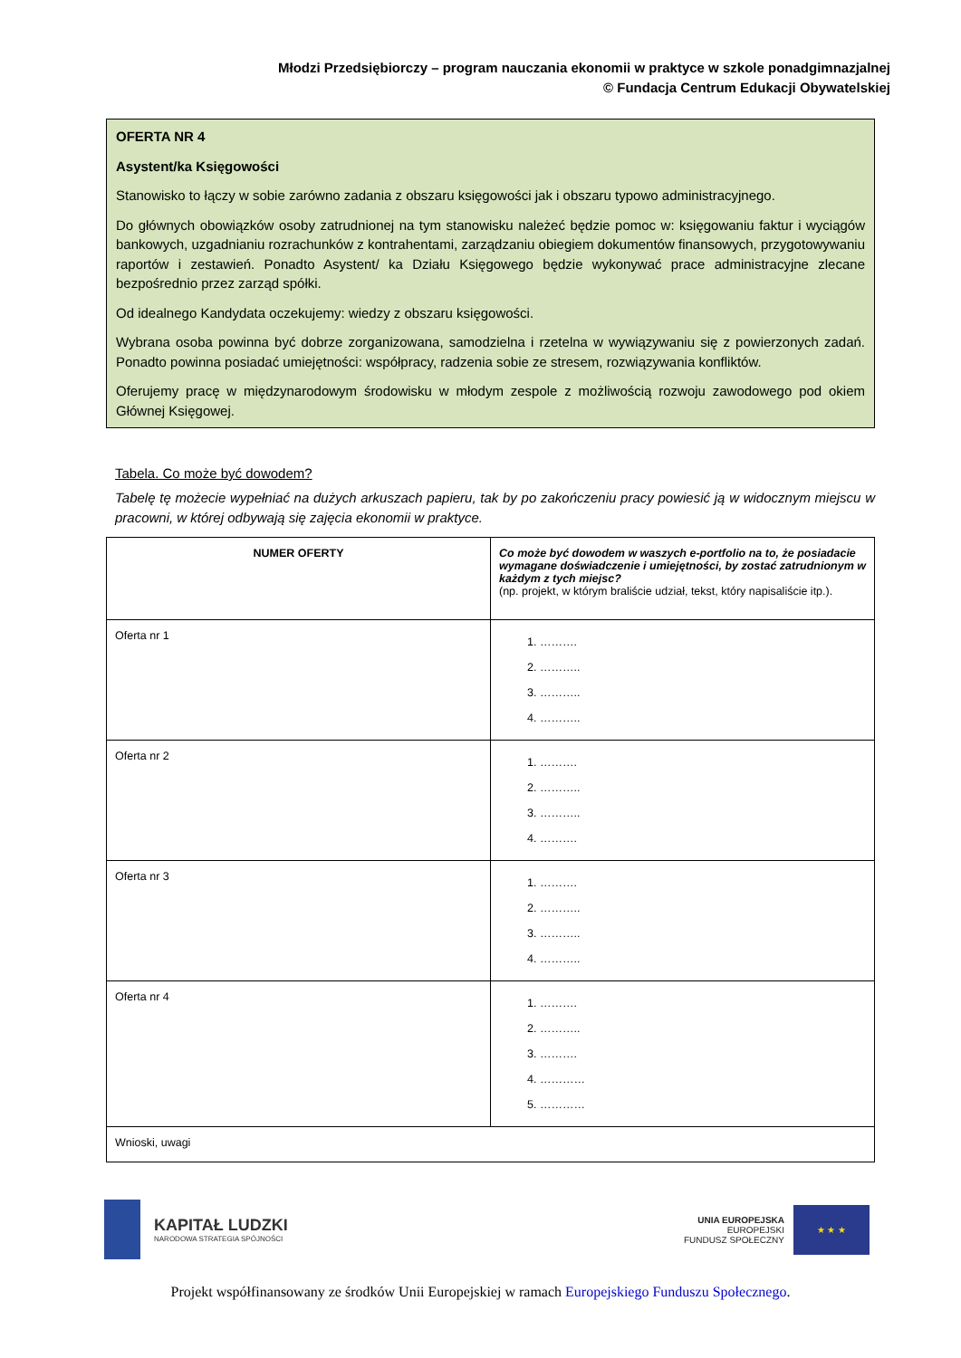Młodzi Przedsiębiorczy – program nauczania ekonomii w praktyce w szkole ponadgimnazjalnej
© Fundacja Centrum Edukacji Obywatelskiej
OFERTA NR 4
Asystent/ka Księgowości
Stanowisko to łączy w sobie zarówno zadania z obszaru księgowości jak i obszaru typowo administracyjnego.
Do głównych obowiązków osoby zatrudnionej na tym stanowisku należeć będzie pomoc w: księgowaniu faktur i wyciągów bankowych, uzgadnianiu rozrachunków z kontrahentami, zarządzaniu obiegiem dokumentów finansowych, przygotowywaniu raportów i zestawień. Ponadto Asystent/ ka Działu Księgowego będzie wykonywać prace administracyjne zlecane bezpośrednio przez zarząd spółki.
Od idealnego Kandydata oczekujemy: wiedzy z obszaru księgowości.
Wybrana osoba powinna być dobrze zorganizowana, samodzielna i rzetelna w wywiązywaniu się z powierzonych zadań. Ponadto powinna posiadać umiejętności: współpracy, radzenia sobie ze stresem, rozwiązywania konfliktów.
Oferujemy pracę w międzynarodowym środowisku w młodym zespole z możliwością rozwoju zawodowego pod okiem Głównej Księgowej.
Tabela. Co może być dowodem?
Tabelę tę możecie wypełniać na dużych arkuszach papieru, tak by po zakończeniu pracy powiesić ją w widocznym miejscu w pracowni, w której odbywają się zajęcia ekonomii w praktyce.
| NUMER OFERTY | Co może być dowodem w waszych e-portfolio na to, że posiadacie wymagane doświadczenie i umiejętności, by zostać zatrudnionym w każdym z tych miejsc? (np. projekt, w którym braliście udział, tekst, który napisaliście itp.). |
| Oferta nr 1 | 1. ………. 2. ……….. 3. ……….. 4. ……….. |
| Oferta nr 2 | 1. ………. 2. ……….. 3. ……….. 4. ………. |
| Oferta nr 3 | 1. ………. 2. ……….. 3. ……….. 4. ……….. |
| Oferta nr 4 | 1. ………. 2. ……….. 3. ………. 4. ………… 5. ………… |
| Wnioski, uwagi | |
KAPITAŁ LUDZKI
NARODOWA STRATEGIA SPÓJNOŚCI
UNIA EUROPEJSKA
EUROPEJSKI
FUNDUSZ SPOŁECZNY
★ ★ ★
Projekt współfinansowany ze środków Unii Europejskiej w ramach Europejskiego Funduszu Społecznego.